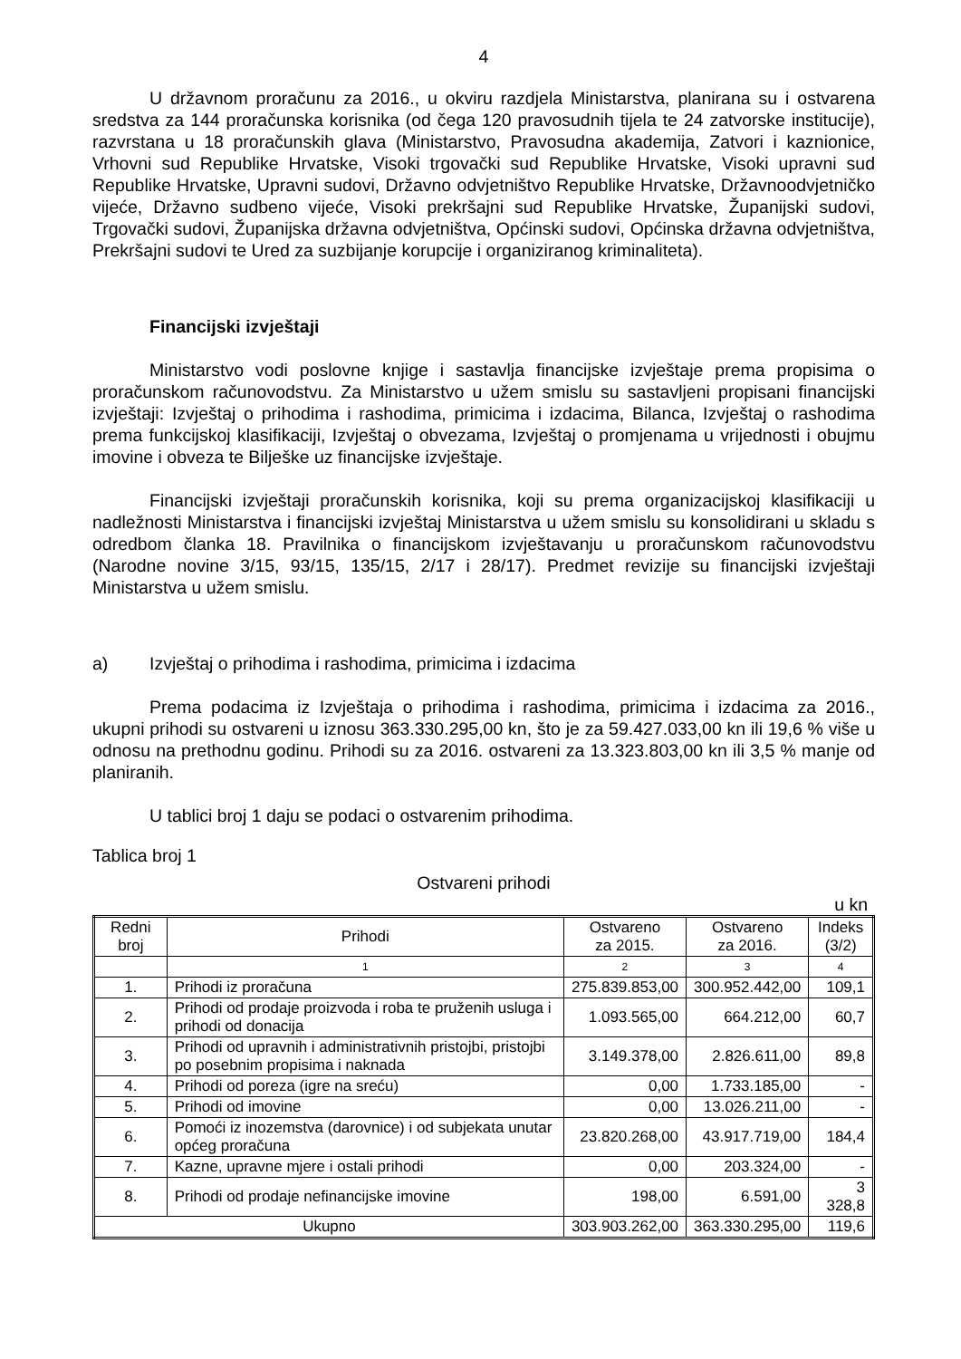4
U državnom proračunu za 2016., u okviru razdjela Ministarstva, planirana su i ostvarena sredstva za 144 proračunska korisnika (od čega 120 pravosudnih tijela te 24 zatvorske institucije), razvrstana u 18 proračunskih glava (Ministarstvo, Pravosudna akademija, Zatvori i kaznionice, Vrhovni sud Republike Hrvatske, Visoki trgovački sud Republike Hrvatske, Visoki upravni sud Republike Hrvatske, Upravni sudovi, Državno odvjetništvo Republike Hrvatske, Državnoodvjetničko vijeće, Državno sudbeno vijeće, Visoki prekršajni sud Republike Hrvatske, Županijski sudovi, Trgovački sudovi, Županijska državna odvjetništva, Općinski sudovi, Općinska državna odvjetništva, Prekršajni sudovi te Ured za suzbijanje korupcije i organiziranog kriminaliteta).
Financijski izvještaji
Ministarstvo vodi poslovne knjige i sastavlja financijske izvještaje prema propisima o proračunskom računovodstvu. Za Ministarstvo u užem smislu su sastavljeni propisani financijski izvještaji: Izvještaj o prihodima i rashodima, primicima i izdacima, Bilanca, Izvještaj o rashodima prema funkcijskoj klasifikaciji, Izvještaj o obvezama, Izvještaj o promjenama u vrijednosti i obujmu imovine i obveza te Bilješke uz financijske izvještaje.
Financijski izvještaji proračunskih korisnika, koji su prema organizacijskoj klasifikaciji u nadležnosti Ministarstva i financijski izvještaj Ministarstva u užem smislu su konsolidirani u skladu s odredbom članka 18. Pravilnika o financijskom izvještavanju u proračunskom računovodstvu (Narodne novine 3/15, 93/15, 135/15, 2/17 i 28/17). Predmet revizije su financijski izvještaji Ministarstva u užem smislu.
a) Izvještaj o prihodima i rashodima, primicima i izdacima
Prema podacima iz Izvještaja o prihodima i rashodima, primicima i izdacima za 2016., ukupni prihodi su ostvareni u iznosu 363.330.295,00 kn, što je za 59.427.033,00 kn ili 19,6 % više u odnosu na prethodnu godinu. Prihodi su za 2016. ostvareni za 13.323.803,00 kn ili 3,5 % manje od planiranih.
U tablici broj 1 daju se podaci o ostvarenim prihodima.
Tablica broj 1
Ostvareni prihodi
u kn
| Redni broj | Prihodi | Ostvareno za 2015. | Ostvareno za 2016. | Indeks (3/2) |
| --- | --- | --- | --- | --- |
| | 1 | 2 | 3 | 4 |
| 1. | Prihodi iz proračuna | 275.839.853,00 | 300.952.442,00 | 109,1 |
| 2. | Prihodi od prodaje proizvoda i roba te pruženih usluga i prihodi od donacija | 1.093.565,00 | 664.212,00 | 60,7 |
| 3. | Prihodi od upravnih i administrativnih pristojbi, pristojbi po posebnim propisima i naknada | 3.149.378,00 | 2.826.611,00 | 89,8 |
| 4. | Prihodi od poreza (igre na sreću) | 0,00 | 1.733.185,00 | - |
| 5. | Prihodi od imovine | 0,00 | 13.026.211,00 | - |
| 6. | Pomoći iz inozemstva (darovnice) i od subjekata unutar općeg proračuna | 23.820.268,00 | 43.917.719,00 | 184,4 |
| 7. | Kazne, upravne mjere i ostali prihodi | 0,00 | 203.324,00 | - |
| 8. | Prihodi od prodaje nefinancijske imovine | 198,00 | 6.591,00 | 3 328,8 |
| Ukupno | | 303.903.262,00 | 363.330.295,00 | 119,6 |